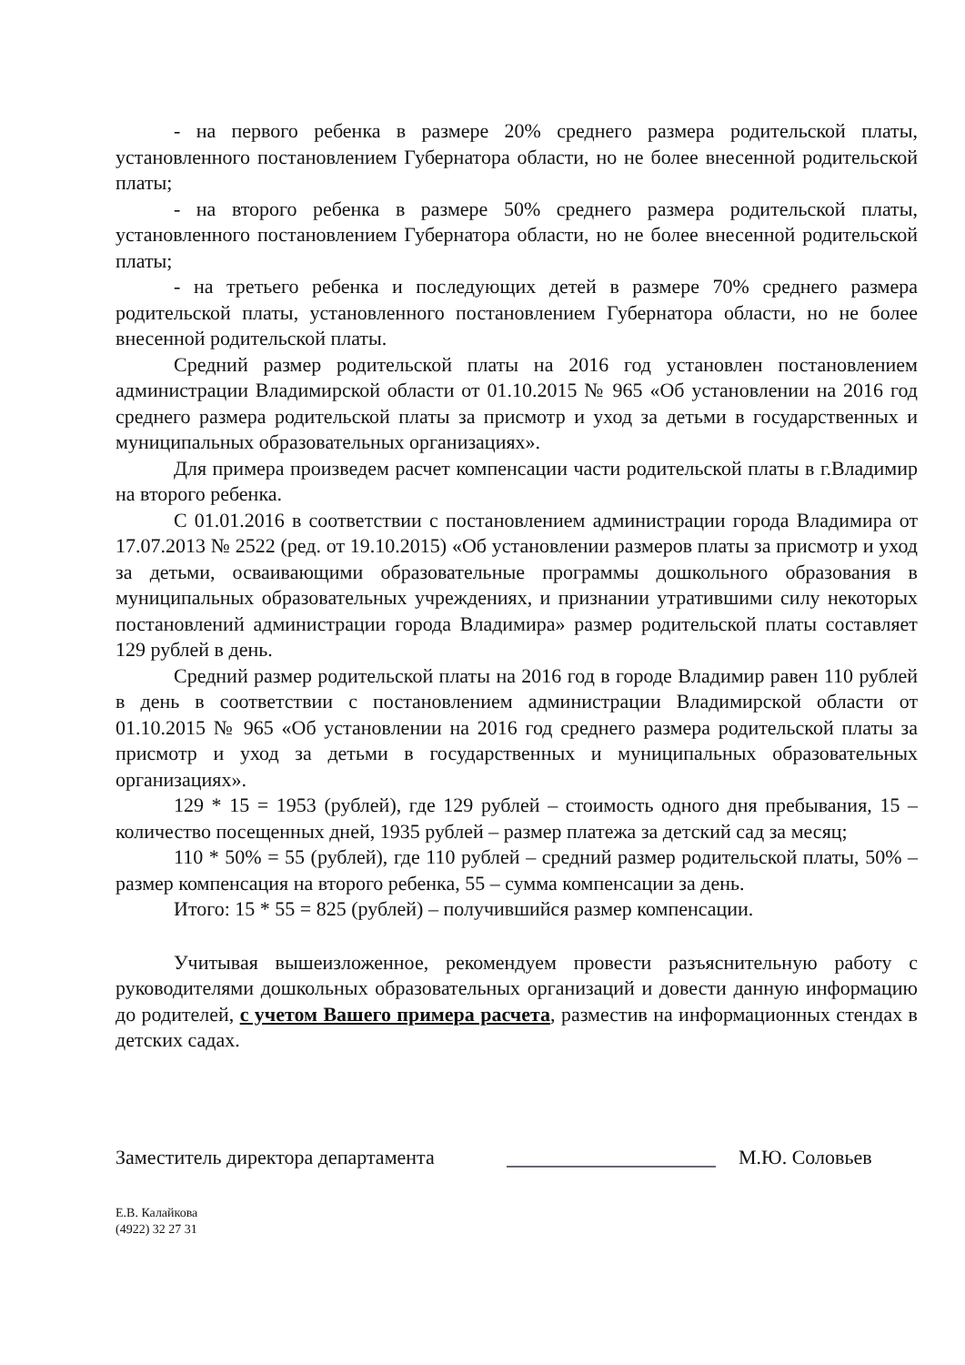- на первого ребенка в размере 20% среднего размера родительской платы, установленного постановлением Губернатора области, но не более внесенной родительской платы;
- на второго ребенка в размере 50% среднего размера родительской платы, установленного постановлением Губернатора области, но не более внесенной родительской платы;
- на третьего ребенка и последующих детей в размере 70% среднего размера родительской платы, установленного постановлением Губернатора области, но не более внесенной родительской платы.
Средний размер родительской платы на 2016 год установлен постановлением администрации Владимирской области от 01.10.2015 № 965 «Об установлении на 2016 год среднего размера родительской платы за присмотр и уход за детьми в государственных и муниципальных образовательных организациях».
Для примера произведем расчет компенсации части родительской платы в г.Владимир на второго ребенка.
С 01.01.2016 в соответствии с постановлением администрации города Владимира от 17.07.2013 № 2522 (ред. от 19.10.2015) «Об установлении размеров платы за присмотр и уход за детьми, осваивающими образовательные программы дошкольного образования в муниципальных образовательных учреждениях, и признании утратившими силу некоторых постановлений администрации города Владимира» размер родительской платы составляет 129 рублей в день.
Средний размер родительской платы на 2016 год в городе Владимир равен 110 рублей в день в соответствии с постановлением администрации Владимирской области от 01.10.2015 № 965 «Об установлении на 2016 год среднего размера родительской платы за присмотр и уход за детьми в государственных и муниципальных образовательных организациях».
129 * 15 = 1953 (рублей), где 129 рублей – стоимость одного дня пребывания, 15 – количество посещенных дней, 1935 рублей – размер платежа за детский сад за месяц;
110 * 50% = 55 (рублей), где 110 рублей – средний размер родительской платы, 50% – размер компенсация на второго ребенка, 55 – сумма компенсации за день.
Итого: 15 * 55 = 825 (рублей) – получившийся размер компенсации.
Учитывая вышеизложенное, рекомендуем провести разъяснительную работу с руководителями дошкольных образовательных организаций и довести данную информацию до родителей, с учетом Вашего примера расчета, разместив на информационных стендах в детских садах.
Заместитель директора департамента
М.Ю. Соловьев
Е.В. Калайкова
(4922) 32 27 31